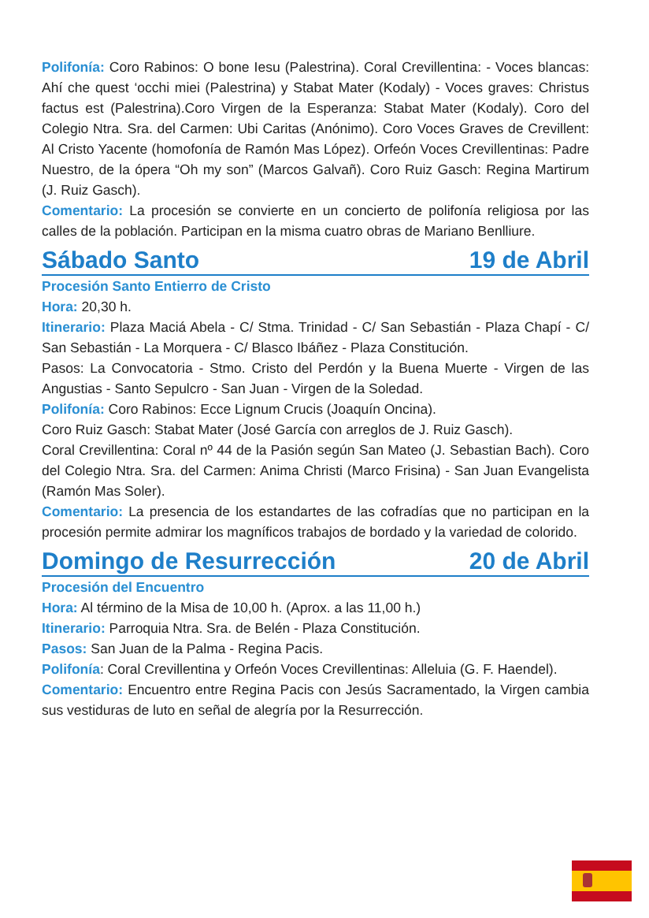Polifonía: Coro Rabinos: O bone Iesu (Palestrina). Coral Crevillentina: - Voces blancas: Ahí che quest ‘occhi miei (Palestrina) y Stabat Mater (Kodaly) - Voces graves: Christus factus est (Palestrina).Coro Virgen de la Esperanza: Stabat Mater (Kodaly). Coro del Colegio Ntra. Sra. del Carmen: Ubi Caritas (Anónimo). Coro Voces Graves de Crevillent: Al Cristo Yacente (homofonía de Ramón Mas López). Orfeón Voces Crevillentinas: Padre Nuestro, de la ópera “Oh my son” (Marcos Galvañ). Coro Ruiz Gasch: Regina Martirum (J. Ruiz Gasch).
Comentario: La procesión se convierte en un concierto de polifonía religiosa por las calles de la población. Participan en la misma cuatro obras de Mariano Benlliure.
Sábado Santo 19 de Abril
Procesión Santo Entierro de Cristo
Hora: 20,30 h.
Itinerario: Plaza Maciá Abela - C/ Stma. Trinidad - C/ San Sebastián - Plaza Chapí - C/ San Sebastián - La Morquera - C/ Blasco Ibáñez - Plaza Constitución.
Pasos: La Convocatoria - Stmo. Cristo del Perdón y la Buena Muerte - Virgen de las Angustias - Santo Sepulcro - San Juan - Virgen de la Soledad.
Polifonía: Coro Rabinos: Ecce Lignum Crucis (Joaquín Oncina).
Coro Ruiz Gasch: Stabat Mater (José García con arreglos de J. Ruiz Gasch).
Coral Crevillentina: Coral nº 44 de la Pasión según San Mateo (J. Sebastian Bach). Coro del Colegio Ntra. Sra. del Carmen: Anima Christi (Marco Frisina) - San Juan Evangelista (Ramón Mas Soler).
Comentario: La presencia de los estandartes de las cofradías que no participan en la procesión permite admirar los magníficos trabajos de bordado y la variedad de colorido.
Domingo de Resurrección 20 de Abril
Procesión del Encuentro
Hora: Al término de la Misa de 10,00 h. (Aprox. a las 11,00 h.)
Itinerario: Parroquia Ntra. Sra. de Belén - Plaza Constitución.
Pasos: San Juan de la Palma - Regina Pacis.
Polifonía: Coral Crevillentina y Orfeón Voces Crevillentinas: Alleluia (G. F. Haendel).
Comentario: Encuentro entre Regina Pacis con Jesús Sacramentado, la Virgen cambia sus vestiduras de luto en señal de alegría por la Resurrección.